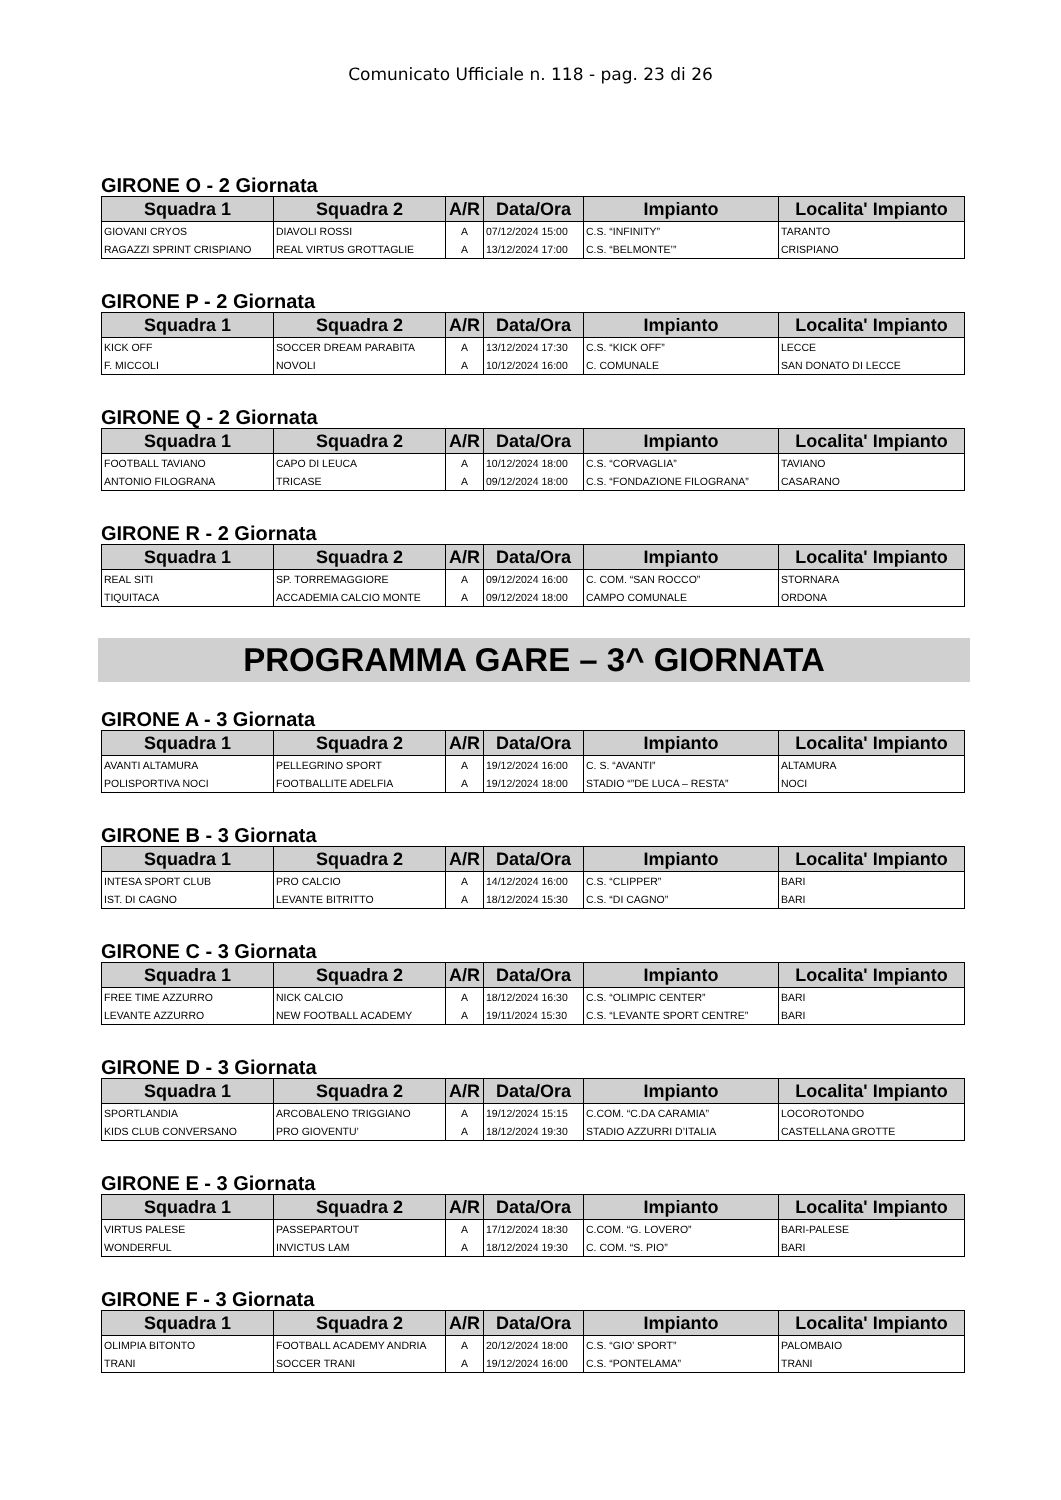Comunicato Ufficiale n. 118 - pag. 23 di 26
GIRONE O - 2 Giornata
| Squadra 1 | Squadra 2 | A/R | Data/Ora | Impianto | Localita' Impianto |
| --- | --- | --- | --- | --- | --- |
| GIOVANI CRYOS | DIAVOLI ROSSI | A | 07/12/2024 15:00 | C.S. “INFINITY” | TARANTO |
| RAGAZZI SPRINT CRISPIANO | REAL VIRTUS GROTTAGLIE | A | 13/12/2024 17:00 | C.S. “BELMONTE’” | CRISPIANO |
GIRONE P - 2 Giornata
| Squadra 1 | Squadra 2 | A/R | Data/Ora | Impianto | Localita' Impianto |
| --- | --- | --- | --- | --- | --- |
| KICK OFF | SOCCER DREAM PARABITA | A | 13/12/2024 17:30 | C.S. “KICK OFF” | LECCE |
| F. MICCOLI | NOVOLI | A | 10/12/2024 16:00 | C. COMUNALE | SAN DONATO DI LECCE |
GIRONE Q - 2 Giornata
| Squadra 1 | Squadra 2 | A/R | Data/Ora | Impianto | Localita' Impianto |
| --- | --- | --- | --- | --- | --- |
| FOOTBALL TAVIANO | CAPO DI LEUCA | A | 10/12/2024 18:00 | C.S. “CORVAGLIA” | TAVIANO |
| ANTONIO FILOGRANA | TRICASE | A | 09/12/2024 18:00 | C.S. “FONDAZIONE FILOGRANA” | CASARANO |
GIRONE R - 2 Giornata
| Squadra 1 | Squadra 2 | A/R | Data/Ora | Impianto | Localita' Impianto |
| --- | --- | --- | --- | --- | --- |
| REAL SITI | SP. TORREMAGGIORE | A | 09/12/2024 16:00 | C. COM. “SAN ROCCO” | STORNARA |
| TIQUITACA | ACCADEMIA CALCIO MONTE | A | 09/12/2024 18:00 | CAMPO COMUNALE | ORDONA |
PROGRAMMA GARE – 3^ GIORNATA
GIRONE A - 3 Giornata
| Squadra 1 | Squadra 2 | A/R | Data/Ora | Impianto | Localita' Impianto |
| --- | --- | --- | --- | --- | --- |
| AVANTI ALTAMURA | PELLEGRINO SPORT | A | 19/12/2024 16:00 | C. S. “AVANTI” | ALTAMURA |
| POLISPORTIVA NOCI | FOOTBALLITE ADELFIA | A | 19/12/2024 18:00 | STADIO “”DE LUCA – RESTA” | NOCI |
GIRONE B - 3 Giornata
| Squadra 1 | Squadra 2 | A/R | Data/Ora | Impianto | Localita' Impianto |
| --- | --- | --- | --- | --- | --- |
| INTESA SPORT CLUB | PRO CALCIO | A | 14/12/2024 16:00 | C.S. “CLIPPER” | BARI |
| IST. DI CAGNO | LEVANTE BITRITTO | A | 18/12/2024 15:30 | C.S. “DI CAGNO” | BARI |
GIRONE C - 3 Giornata
| Squadra 1 | Squadra 2 | A/R | Data/Ora | Impianto | Localita' Impianto |
| --- | --- | --- | --- | --- | --- |
| FREE TIME AZZURRO | NICK CALCIO | A | 18/12/2024 16:30 | C.S. “OLIMPIC CENTER” | BARI |
| LEVANTE AZZURRO | NEW FOOTBALL ACADEMY | A | 19/11/2024 15:30 | C.S. “LEVANTE SPORT CENTRE” | BARI |
GIRONE D - 3 Giornata
| Squadra 1 | Squadra 2 | A/R | Data/Ora | Impianto | Localita' Impianto |
| --- | --- | --- | --- | --- | --- |
| SPORTLANDIA | ARCOBALENO TRIGGIANO | A | 19/12/2024 15:15 | C.COM. “C.DA CARAMIA” | LOCOROTONDO |
| KIDS CLUB CONVERSANO | PRO GIOVENTU’ | A | 18/12/2024 19:30 | STADIO AZZURRI D’ITALIA | CASTELLANA GROTTE |
GIRONE E - 3 Giornata
| Squadra 1 | Squadra 2 | A/R | Data/Ora | Impianto | Localita' Impianto |
| --- | --- | --- | --- | --- | --- |
| VIRTUS PALESE | PASSEPARTOUT | A | 17/12/2024 18:30 | C.COM. “G. LOVERO” | BARI-PALESE |
| WONDERFUL | INVICTUS LAM | A | 18/12/2024 19:30 | C. COM. “S. PIO” | BARI |
GIRONE F - 3 Giornata
| Squadra 1 | Squadra 2 | A/R | Data/Ora | Impianto | Localita' Impianto |
| --- | --- | --- | --- | --- | --- |
| OLIMPIA BITONTO | FOOTBALL ACADEMY ANDRIA | A | 20/12/2024 18:00 | C.S. “GIO’ SPORT” | PALOMBAIO |
| TRANI | SOCCER TRANI | A | 19/12/2024 16:00 | C.S. “PONTELAMA” | TRANI |